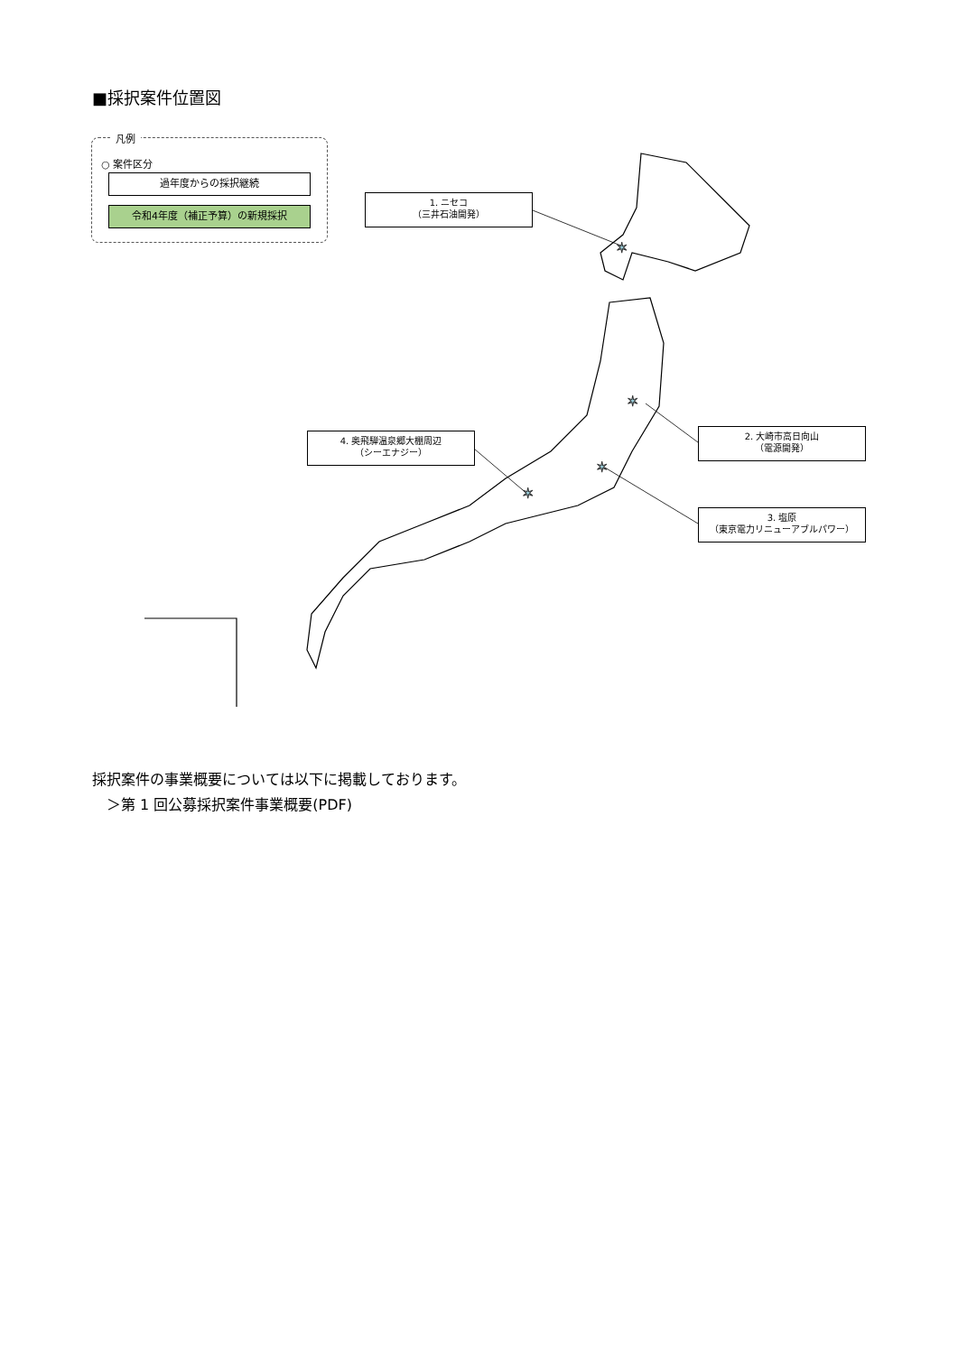✶
✶
✶
✶
■採択案件位置図
凡例
○ 案件区分
過年度からの採択継続
令和4年度（補正予算）の新規採択
1. ニセコ
（三井石油開発）
2. 大崎市高日向山
（電源開発）
3. 塩原
（東京電力リニューアブルパワー）
4. 奥飛騨温泉郷大棚周辺
（シーエナジー）
採択案件の事業概要については以下に掲載しております。
　＞第 1 回公募採択案件事業概要(PDF)